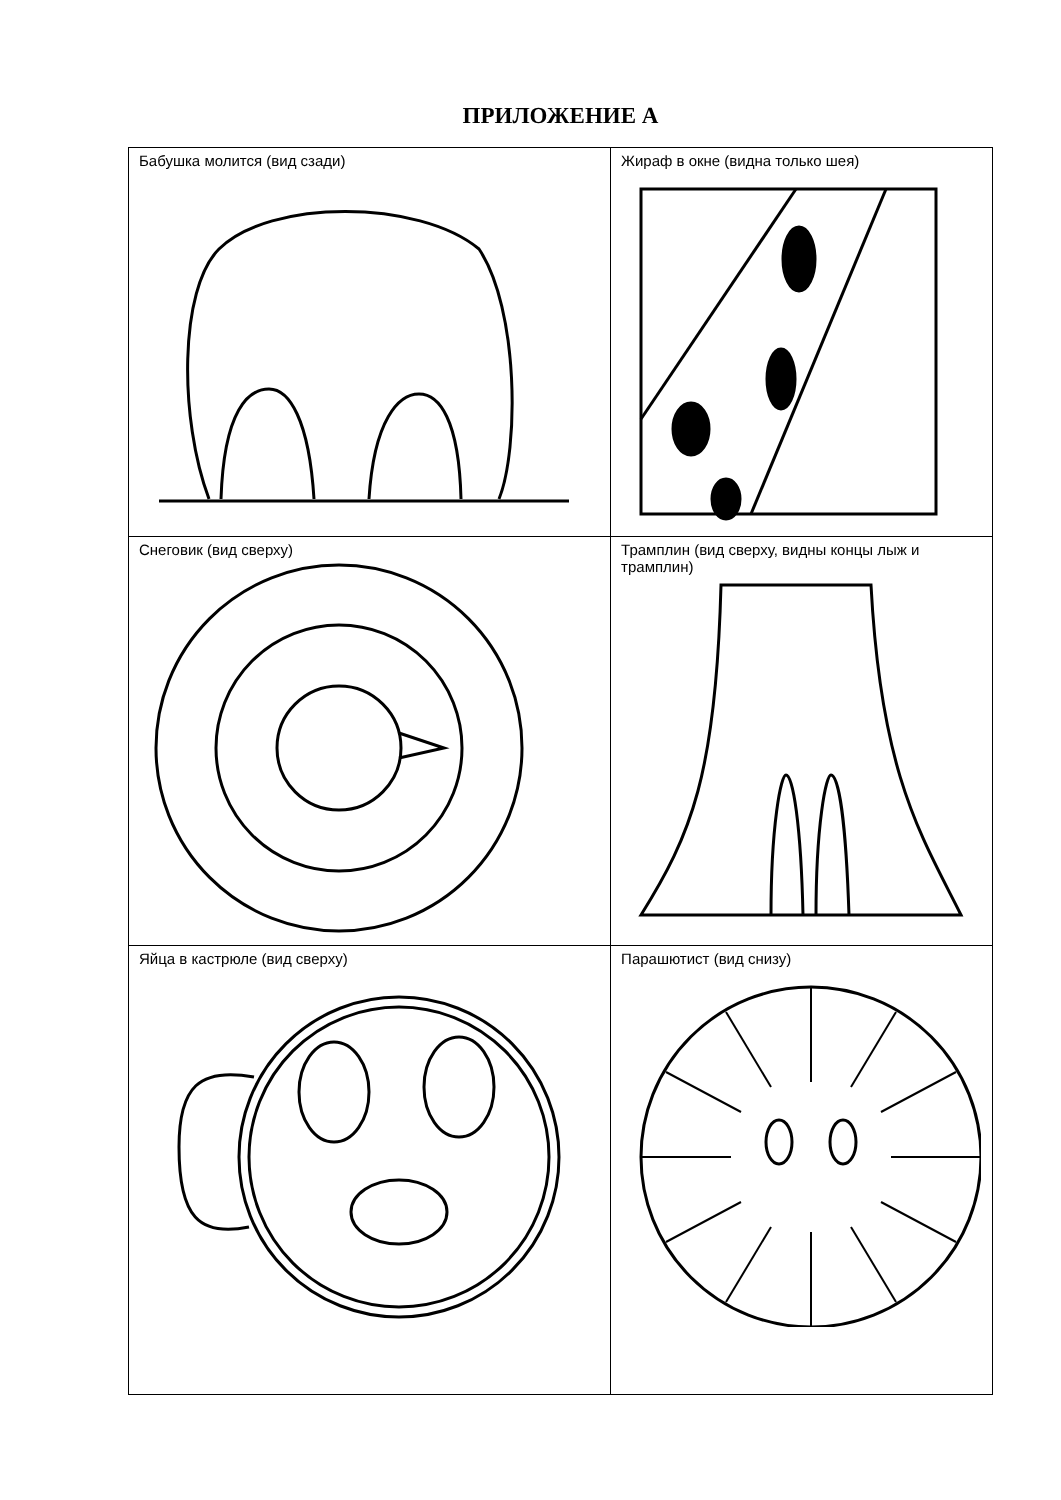ПРИЛОЖЕНИЕ А
| Бабушка молится (вид сзади) | Жираф в окне (видна только шея) |
| Снеговик (вид сверху) | Трамплин (вид сверху, видны концы лыж и трамплин) |
| Яйца в кастрюле (вид сверху) | Парашютист (вид снизу) |